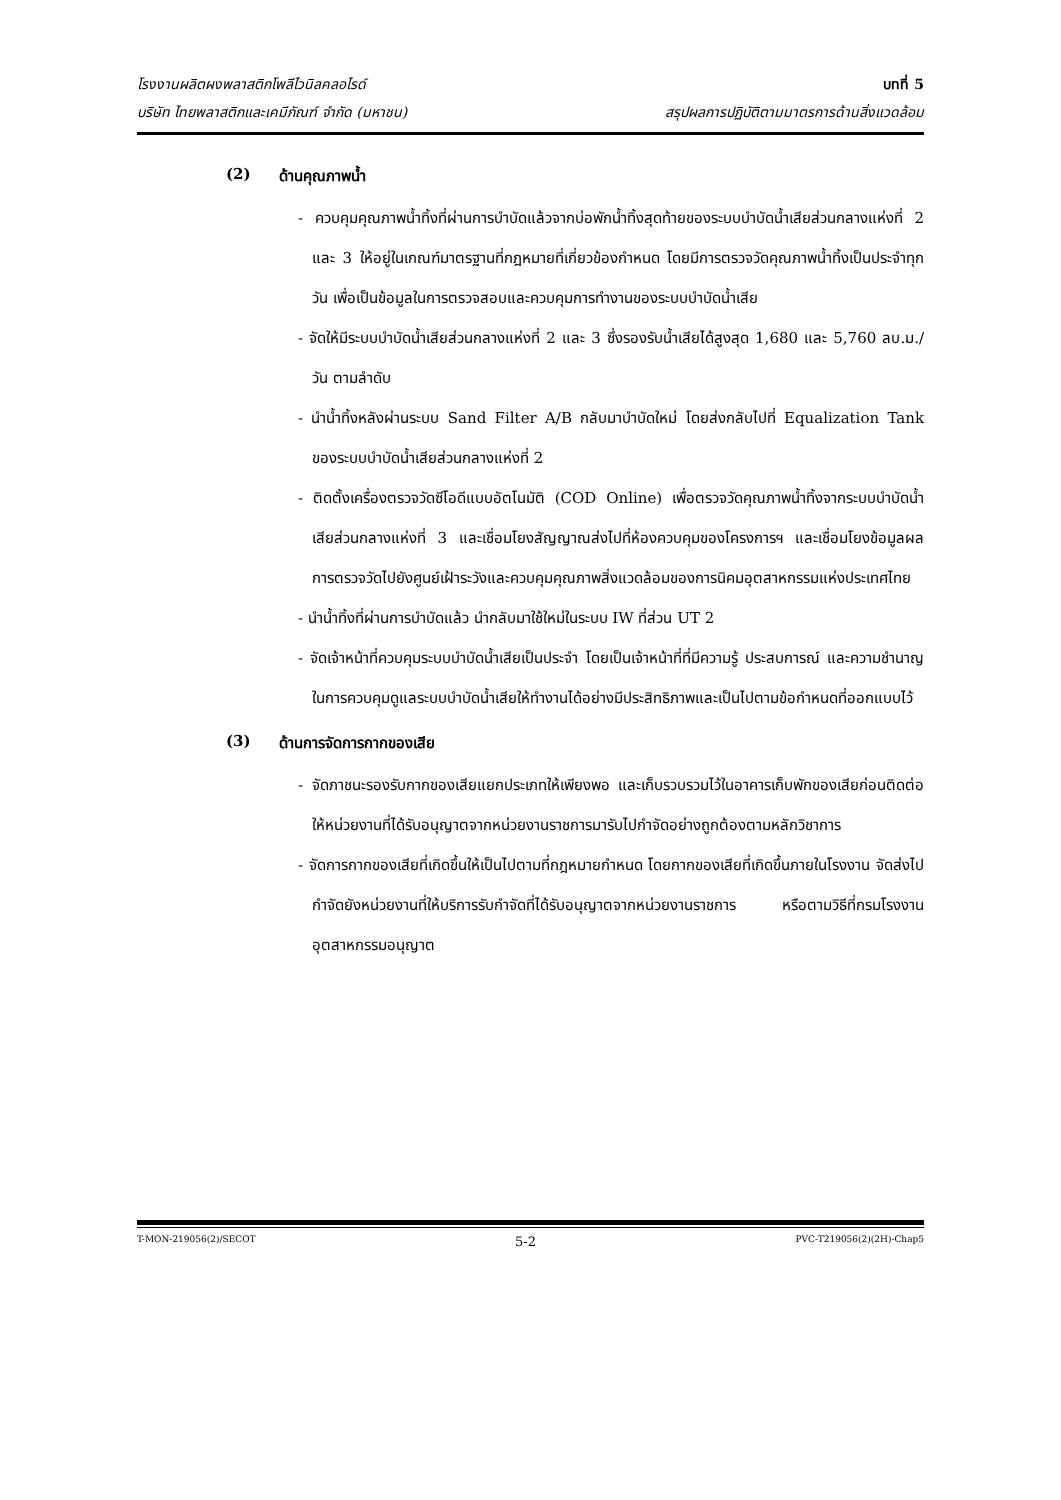โรงงานผลิตผงพลาสติกโพลีไวนิลคลอไรด์ บทที่ 5
บริษัท ไทยพลาสติกและเคมีภัณฑ์ จำกัด (มหาชน) สรุปผลการปฏิบัติตามมาตรการด้านสิ่งแวดล้อม
(2) ด้านคุณภาพน้ำ
- ควบคุมคุณภาพน้ำทิ้งที่ผ่านการบำบัดแล้วจากบ่อพักน้ำทิ้งสุดท้ายของระบบบำบัดน้ำเสียส่วนกลางแห่งที่ 2 และ 3 ให้อยู่ในเกณฑ์มาตรฐานที่กฎหมายที่เกี่ยวข้องกำหนด โดยมีการตรวจวัดคุณภาพน้ำทิ้งเป็นประจำทุกวัน เพื่อเป็นข้อมูลในการตรวจสอบและควบคุมการทำงานของระบบบำบัดน้ำเสีย
- จัดให้มีระบบบำบัดน้ำเสียส่วนกลางแห่งที่ 2 และ 3 ซึ่งรองรับน้ำเสียได้สูงสุด 1,680 และ 5,760 ลบ.ม./วัน ตามลำดับ
- นำน้ำทิ้งหลังผ่านระบบ Sand Filter A/B กลับมาบำบัดใหม่ โดยส่งกลับไปที่ Equalization Tank ของระบบบำบัดน้ำเสียส่วนกลางแห่งที่ 2
- ติดตั้งเครื่องตรวจวัดซีโอดีแบบอัตโนมัติ (COD Online) เพื่อตรวจวัดคุณภาพน้ำทิ้งจากระบบบำบัดน้ำเสียส่วนกลางแห่งที่ 3 และเชื่อมโยงสัญญาณส่งไปที่ห้องควบคุมของโครงการฯ และเชื่อมโยงข้อมูลผลการตรวจวัดไปยังศูนย์เฝ้าระวังและควบคุมคุณภาพสิ่งแวดล้อมของการนิคมอุตสาหกรรมแห่งประเทศไทย
- นำน้ำทิ้งที่ผ่านการบำบัดแล้ว นำกลับมาใช้ใหม่ในระบบ IW ที่ส่วน UT 2
- จัดเจ้าหน้าที่ควบคุมระบบบำบัดน้ำเสียเป็นประจำ โดยเป็นเจ้าหน้าที่ที่มีความรู้ ประสบการณ์ และความชำนาญในการควบคุมดูแลระบบบำบัดน้ำเสียให้ทำงานได้อย่างมีประสิทธิภาพและเป็นไปตามข้อกำหนดที่ออกแบบไว้
(3) ด้านการจัดการกากของเสีย
- จัดภาชนะรองรับกากของเสียแยกประเภทให้เพียงพอ และเก็บรวบรวมไว้ในอาคารเก็บพักของเสียก่อนติดต่อให้หน่วยงานที่ได้รับอนุญาตจากหน่วยงานราชการมารับไปกำจัดอย่างถูกต้องตามหลักวิชาการ
- จัดการกากของเสียที่เกิดขึ้นให้เป็นไปตามที่กฎหมายกำหนด โดยกากของเสียที่เกิดขึ้นภายในโรงงาน จัดส่งไปกำจัดยังหน่วยงานที่ให้บริการรับกำจัดที่ได้รับอนุญาตจากหน่วยงานราชการ หรือตามวิธีที่กรมโรงงานอุตสาหกรรมอนุญาต
T-MON-219056(2)/SECOT 5-2 PVC-T219056(2)(2H)-Chap5